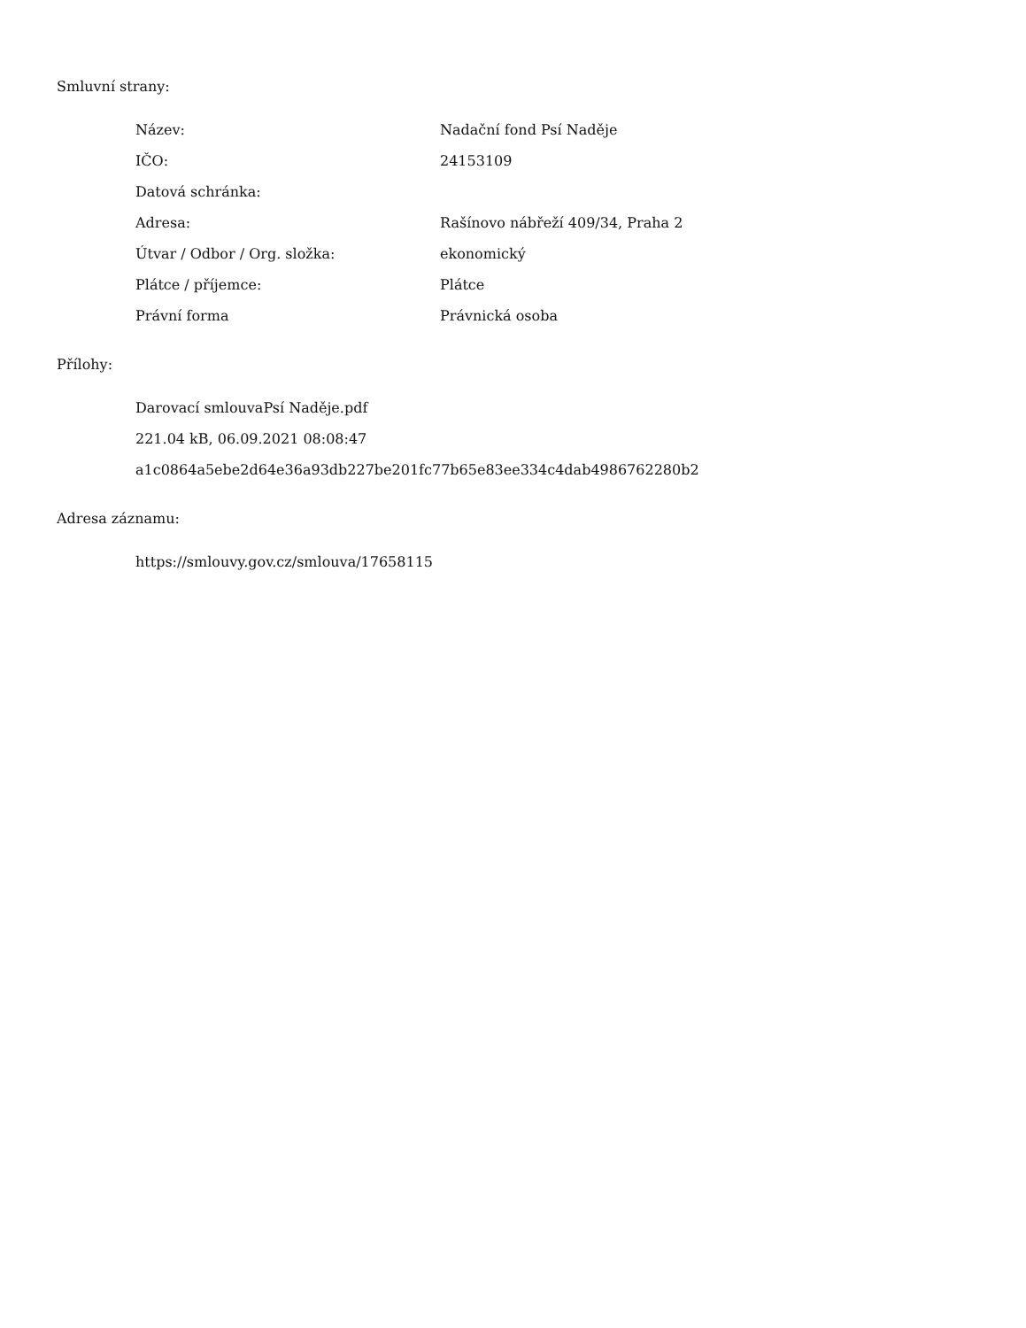Smluvní strany:
| Název: | Nadační fond Psí Naděje |
| IČO: | 24153109 |
| Datová schránka: | |
| Adresa: | Rašínovo nábřeží 409/34, Praha 2 |
| Útvar / Odbor / Org. složka: | ekonomický |
| Plátce / příjemce: | Plátce |
| Právní forma | Právnická osoba |
Přílohy:
Darovací smlouvaPsí Naděje.pdf
221.04 kB, 06.09.2021 08:08:47
a1c0864a5ebe2d64e36a93db227be201fc77b65e83ee334c4dab4986762280b2
Adresa záznamu:
https://smlouvy.gov.cz/smlouva/17658115